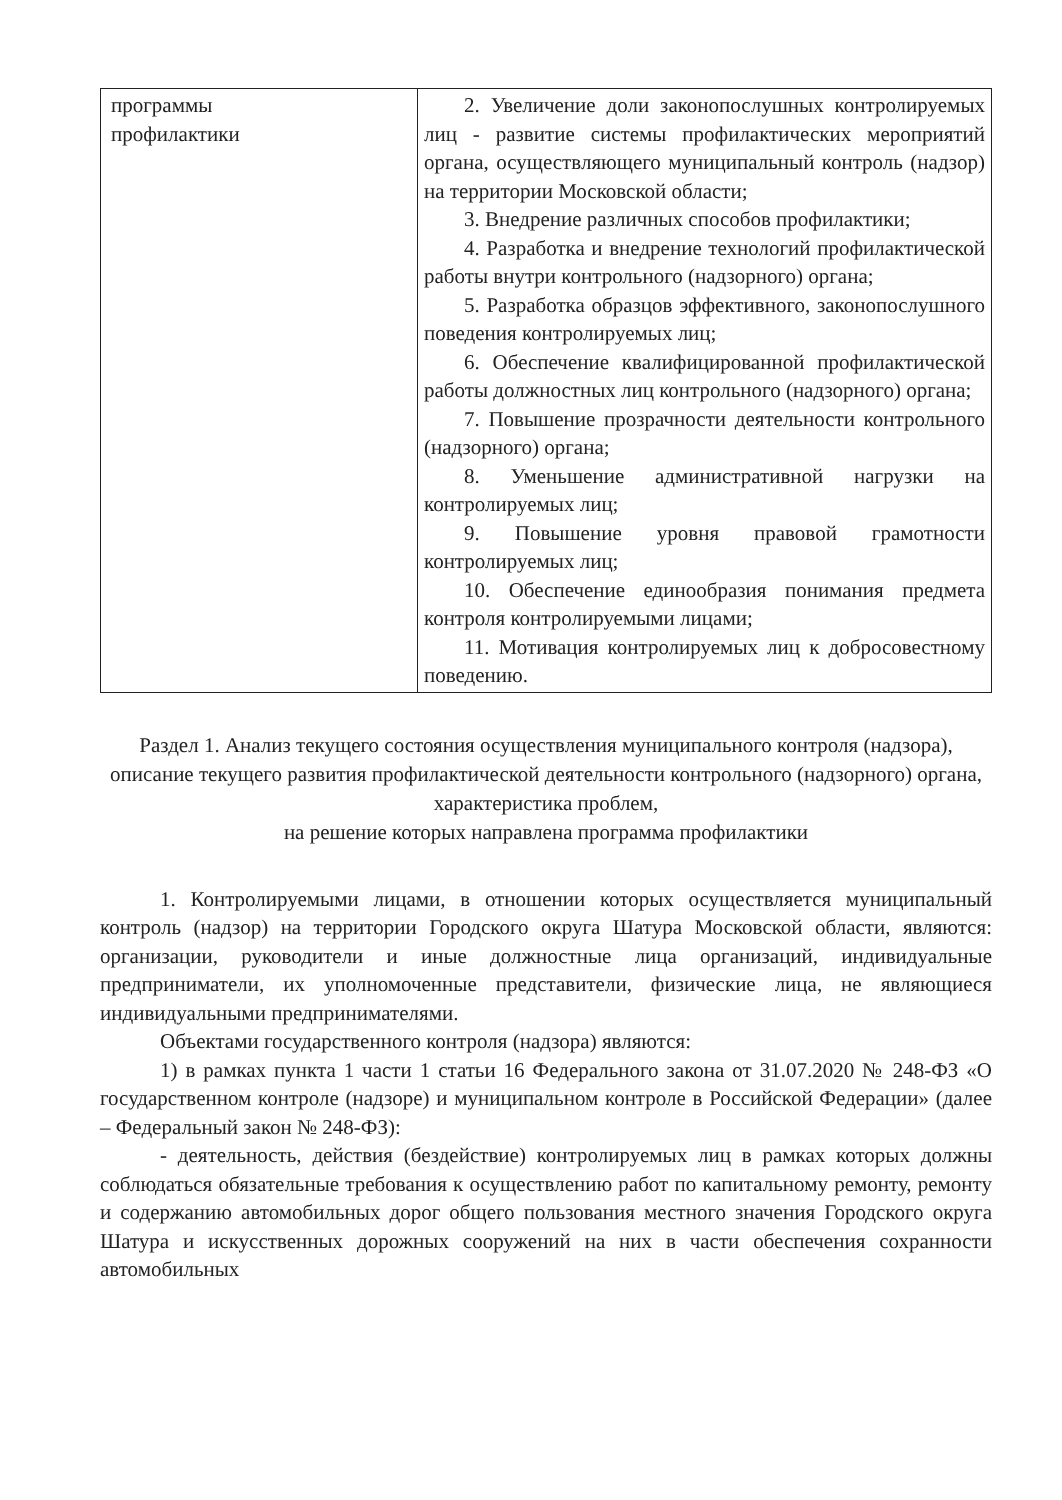| программы профилактики | 2. Увеличение доли законопослушных контролируемых лиц - развитие системы профилактических мероприятий органа, осуществляющего муниципальный контроль (надзор) на территории Московской области; 3. Внедрение различных способов профилактики; 4. Разработка и внедрение технологий профилактической работы внутри контрольного (надзорного) органа; 5. Разработка образцов эффективного, законопослушного поведения контролируемых лиц; 6. Обеспечение квалифицированной профилактической работы должностных лиц контрольного (надзорного) органа; 7. Повышение прозрачности деятельности контрольного (надзорного) органа; 8. Уменьшение административной нагрузки на контролируемых лиц; 9. Повышение уровня правовой грамотности контролируемых лиц; 10. Обеспечение единообразия понимания предмета контроля контролируемыми лицами; 11. Мотивация контролируемых лиц к добросовестному поведению. |
Раздел 1. Анализ текущего состояния осуществления муниципального контроля (надзора), описание текущего развития профилактической деятельности контрольного (надзорного) органа, характеристика проблем,
на решение которых направлена программа профилактики
1. Контролируемыми лицами, в отношении которых осуществляется муниципальный контроль (надзор) на территории Городского округа Шатура Московской области, являются: организации, руководители и иные должностные лица организаций, индивидуальные предприниматели, их уполномоченные представители, физические лица, не являющиеся индивидуальными предпринимателями.
Объектами государственного контроля (надзора) являются:
1) в рамках пункта 1 части 1 статьи 16 Федерального закона от 31.07.2020 № 248-ФЗ «О государственном контроле (надзоре) и муниципальном контроле в Российской Федерации» (далее – Федеральный закон № 248-ФЗ):
- деятельность, действия (бездействие) контролируемых лиц в рамках которых должны соблюдаться обязательные требования к осуществлению работ по капитальному ремонту, ремонту и содержанию автомобильных дорог общего пользования местного значения Городского округа Шатура и искусственных дорожных сооружений на них в части обеспечения сохранности автомобильных